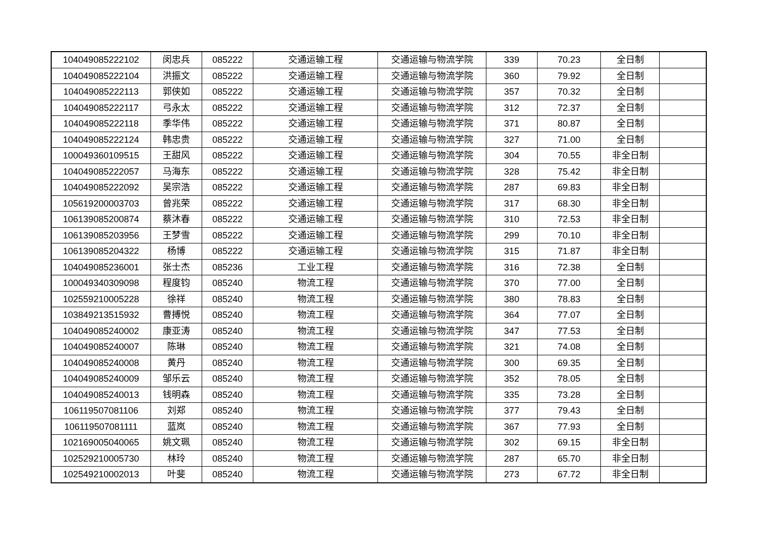| 104049085222102 | 闵忠兵 | 085222 | 交通运输工程 | 交通运输与物流学院 | 339 | 70.23 | 全日制 | |
| 104049085222104 | 洪振文 | 085222 | 交通运输工程 | 交通运输与物流学院 | 360 | 79.92 | 全日制 | |
| 104049085222113 | 郭侠如 | 085222 | 交通运输工程 | 交通运输与物流学院 | 357 | 70.32 | 全日制 | |
| 104049085222117 | 弓永太 | 085222 | 交通运输工程 | 交通运输与物流学院 | 312 | 72.37 | 全日制 | |
| 104049085222118 | 季华伟 | 085222 | 交通运输工程 | 交通运输与物流学院 | 371 | 80.87 | 全日制 | |
| 104049085222124 | 韩忠贵 | 085222 | 交通运输工程 | 交通运输与物流学院 | 327 | 71.00 | 全日制 | |
| 100049360109515 | 王甜风 | 085222 | 交通运输工程 | 交通运输与物流学院 | 304 | 70.55 | 非全日制 | |
| 104049085222057 | 马海东 | 085222 | 交通运输工程 | 交通运输与物流学院 | 328 | 75.42 | 非全日制 | |
| 104049085222092 | 吴宗浩 | 085222 | 交通运输工程 | 交通运输与物流学院 | 287 | 69.83 | 非全日制 | |
| 105619200003703 | 曾兆荣 | 085222 | 交通运输工程 | 交通运输与物流学院 | 317 | 68.30 | 非全日制 | |
| 106139085200874 | 蔡沐春 | 085222 | 交通运输工程 | 交通运输与物流学院 | 310 | 72.53 | 非全日制 | |
| 106139085203956 | 王梦雪 | 085222 | 交通运输工程 | 交通运输与物流学院 | 299 | 70.10 | 非全日制 | |
| 106139085204322 | 杨博 | 085222 | 交通运输工程 | 交通运输与物流学院 | 315 | 71.87 | 非全日制 | |
| 104049085236001 | 张士杰 | 085236 | 工业工程 | 交通运输与物流学院 | 316 | 72.38 | 全日制 | |
| 100049340309098 | 程度钧 | 085240 | 物流工程 | 交通运输与物流学院 | 370 | 77.00 | 全日制 | |
| 102559210005228 | 徐祥 | 085240 | 物流工程 | 交通运输与物流学院 | 380 | 78.83 | 全日制 | |
| 103849213515932 | 曹搏悦 | 085240 | 物流工程 | 交通运输与物流学院 | 364 | 77.07 | 全日制 | |
| 104049085240002 | 康亚涛 | 085240 | 物流工程 | 交通运输与物流学院 | 347 | 77.53 | 全日制 | |
| 104049085240007 | 陈琳 | 085240 | 物流工程 | 交通运输与物流学院 | 321 | 74.08 | 全日制 | |
| 104049085240008 | 黄丹 | 085240 | 物流工程 | 交通运输与物流学院 | 300 | 69.35 | 全日制 | |
| 104049085240009 | 邹乐云 | 085240 | 物流工程 | 交通运输与物流学院 | 352 | 78.05 | 全日制 | |
| 104049085240013 | 钱明森 | 085240 | 物流工程 | 交通运输与物流学院 | 335 | 73.28 | 全日制 | |
| 106119507081106 | 刘郑 | 085240 | 物流工程 | 交通运输与物流学院 | 377 | 79.43 | 全日制 | |
| 106119507081111 | 蓝岚 | 085240 | 物流工程 | 交通运输与物流学院 | 367 | 77.93 | 全日制 | |
| 102169005040065 | 姚文珮 | 085240 | 物流工程 | 交通运输与物流学院 | 302 | 69.15 | 非全日制 | |
| 102529210005730 | 林玲 | 085240 | 物流工程 | 交通运输与物流学院 | 287 | 65.70 | 非全日制 | |
| 102549210002013 | 叶斐 | 085240 | 物流工程 | 交通运输与物流学院 | 273 | 67.72 | 非全日制 | |